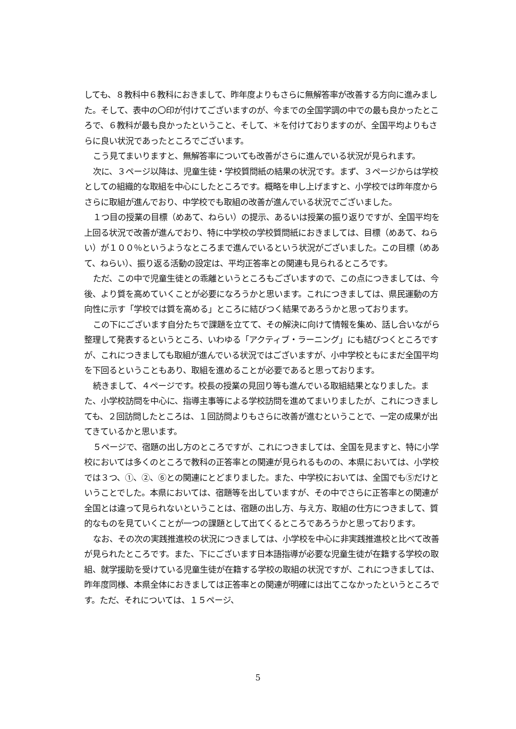しても、８教科中６教科におきまして、昨年度よりもさらに無解答率が改善する方向に進みました。そして、表中の〇印が付けてございますのが、今までの全国学調の中での最も良かったところで、６教科が最も良かったということ、そして、＊を付けておりますのが、全国平均よりもさらに良い状況であったところでございます。
こう見てまいりますと、無解答率についても改善がさらに進んでいる状況が見られます。
次に、３ページ以降は、児童生徒・学校質問紙の結果の状況です。まず、３ページからは学校としての組織的な取組を中心にしたところです。概略を申し上げますと、小学校では昨年度からさらに取組が進んでおり、中学校でも取組の改善が進んでいる状況でございました。
１つ目の授業の目標（めあて、ねらい）の提示、あるいは授業の振り返りですが、全国平均を上回る状況で改善が進んでおり、特に中学校の学校質問紙におきましては、目標（めあて、ねらい）が１００％というようなところまで進んでいるという状況がございました。この目標（めあて、ねらい）、振り返る活動の設定は、平均正答率との関連も見られるところです。
ただ、この中で児童生徒との乖離というところもございますので、この点につきましては、今後、より質を高めていくことが必要になろうかと思います。これにつきましては、県民運動の方向性に示す「学校では質を高める」ところに結びつく結果であろうかと思っております。
この下にございます自分たちで課題を立てて、その解決に向けて情報を集め、話し合いながら整理して発表するというところ、いわゆる「アクティブ・ラーニング」にも結びつくところですが、これにつきましても取組が進んでいる状況ではございますが、小中学校ともにまだ全国平均を下回るということもあり、取組を進めることが必要であると思っております。
続きまして、４ページです。校長の授業の見回り等も進んでいる取組結果となりました。また、小学校訪問を中心に、指導主事等による学校訪問を進めてまいりましたが、これにつきましても、２回訪問したところは、１回訪問よりもさらに改善が進むということで、一定の成果が出てきているかと思います。
５ページで、宿題の出し方のところですが、これにつきましては、全国を見ますと、特に小学校においては多くのところで教科の正答率との関連が見られるものの、本県においては、小学校では３つ、①、②、⑥との関連にとどまりました。また、中学校においては、全国でも⑤だけということでした。本県においては、宿題等を出していますが、その中でさらに正答率との関連が全国とは違って見られないということは、宿題の出し方、与え方、取組の仕方につきまして、質的なものを見ていくことが一つの課題として出てくるところであろうかと思っております。
なお、その次の実践推進校の状況につきましては、小学校を中心に非実践推進校と比べて改善が見られたところです。また、下にございます日本語指導が必要な児童生徒が在籍する学校の取組、就学援助を受けている児童生徒が在籍する学校の取組の状況ですが、これにつきましては、昨年度同様、本県全体におきましては正答率との関連が明確には出てこなかったというところです。ただ、それについては、１５ページ、
5